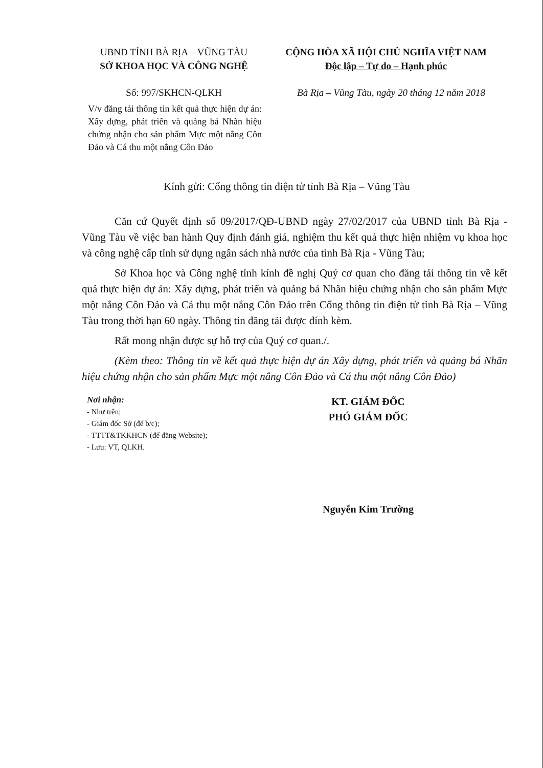UBND TỈNH BÀ RỊA – VŨNG TÀU
SỞ KHOA HỌC VÀ CÔNG NGHỆ
CỘNG HÒA XÃ HỘI CHỦ NGHĨA VIỆT NAM
Độc lập – Tự do – Hạnh phúc
Số: 997/SKHCN-QLKH Bà Rịa – Vũng Tàu, ngày 20 tháng 12 năm 2018
V/v đăng tải thông tin kết quả thực hiện dự án: Xây dựng, phát triển và quảng bá Nhãn hiệu chứng nhận cho sản phẩm Mực một nắng Côn Đảo và Cá thu một nắng Côn Đảo
Kính gửi: Cổng thông tin điện tử tỉnh Bà Rịa – Vũng Tàu
Căn cứ Quyết định số 09/2017/QĐ-UBND ngày 27/02/2017 của UBND tỉnh Bà Rịa - Vũng Tàu về việc ban hành Quy định đánh giá, nghiệm thu kết quả thực hiện nhiệm vụ khoa học và công nghệ cấp tỉnh sử dụng ngân sách nhà nước của tỉnh Bà Rịa - Vũng Tàu;
Sở Khoa học và Công nghệ tỉnh kính đề nghị Quý cơ quan cho đăng tải thông tin về kết quả thực hiện dự án: Xây dựng, phát triển và quảng bá Nhãn hiệu chứng nhận cho sản phẩm Mực một nắng Côn Đảo và Cá thu một nắng Côn Đảo trên Cổng thông tin điện tử tỉnh Bà Rịa – Vũng Tàu trong thời hạn 60 ngày. Thông tin đăng tải được đính kèm.
Rất mong nhận được sự hỗ trợ của Quý cơ quan./.
(Kèm theo: Thông tin về kết quả thực hiện dự án Xây dựng, phát triển và quảng bá Nhãn hiệu chứng nhận cho sản phẩm Mực một nắng Côn Đảo và Cá thu một nắng Côn Đảo)
Nơi nhận:
- Như trên;
- Giám đốc Sở (để b/c);
- TTTT&TKKHCN (để đăng Website);
- Lưu: VT, QLKH.
KT. GIÁM ĐỐC
PHÓ GIÁM ĐỐC
Nguyễn Kim Trường